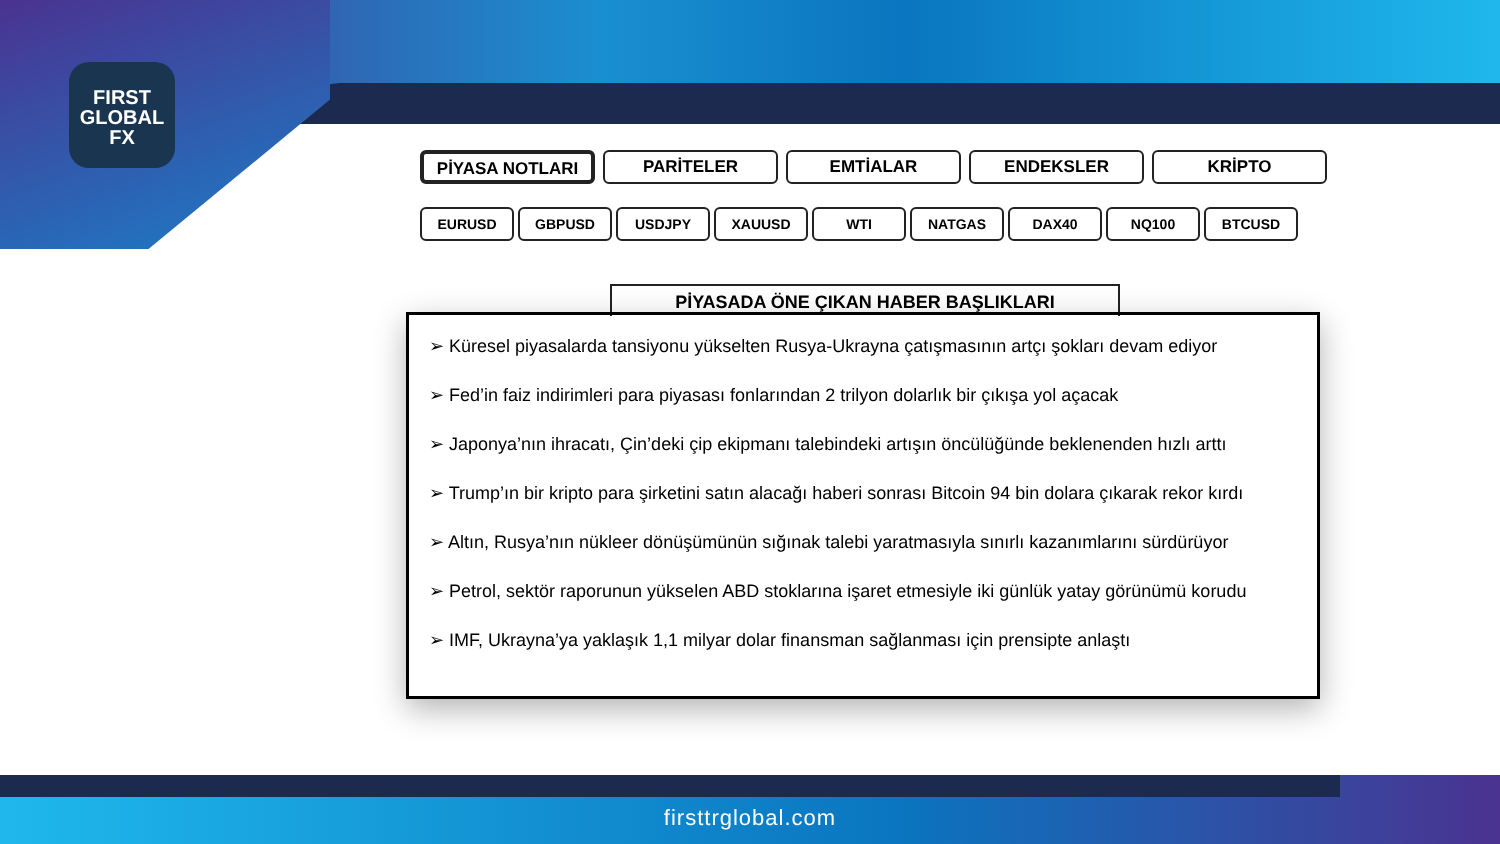FIRST
GLOBAL
FX
PİYASA NOTLARI PARİTELER EMTİALAR ENDEKSLER KRİPTO
EURUSD GBPUSD USDJPY XAUUSD WTI NATGAS DAX40 NQ100 BTCUSD
PİYASADA ÖNE ÇIKAN HABER BAŞLIKLARI
➢ Küresel piyasalarda tansiyonu yükselten Rusya-Ukrayna çatışmasının artçı şokları devam ediyor
➢ Fed’in faiz indirimleri para piyasası fonlarından 2 trilyon dolarlık bir çıkışa yol açacak
➢ Japonya’nın ihracatı, Çin’deki çip ekipmanı talebindeki artışın öncülüğünde beklenenden hızlı arttı
➢ Trump’ın bir kripto para şirketini satın alacağı haberi sonrası Bitcoin 94 bin dolara çıkarak rekor kırdı
➢ Altın, Rusya’nın nükleer dönüşümünün sığınak talebi yaratmasıyla sınırlı kazanımlarını sürdürüyor
➢ Petrol, sektör raporunun yükselen ABD stoklarına işaret etmesiyle iki günlük yatay görünümü korudu
➢ IMF, Ukrayna’ya yaklaşık 1,1 milyar dolar finansman sağlanması için prensipte anlaştı
firsttrglobal.com